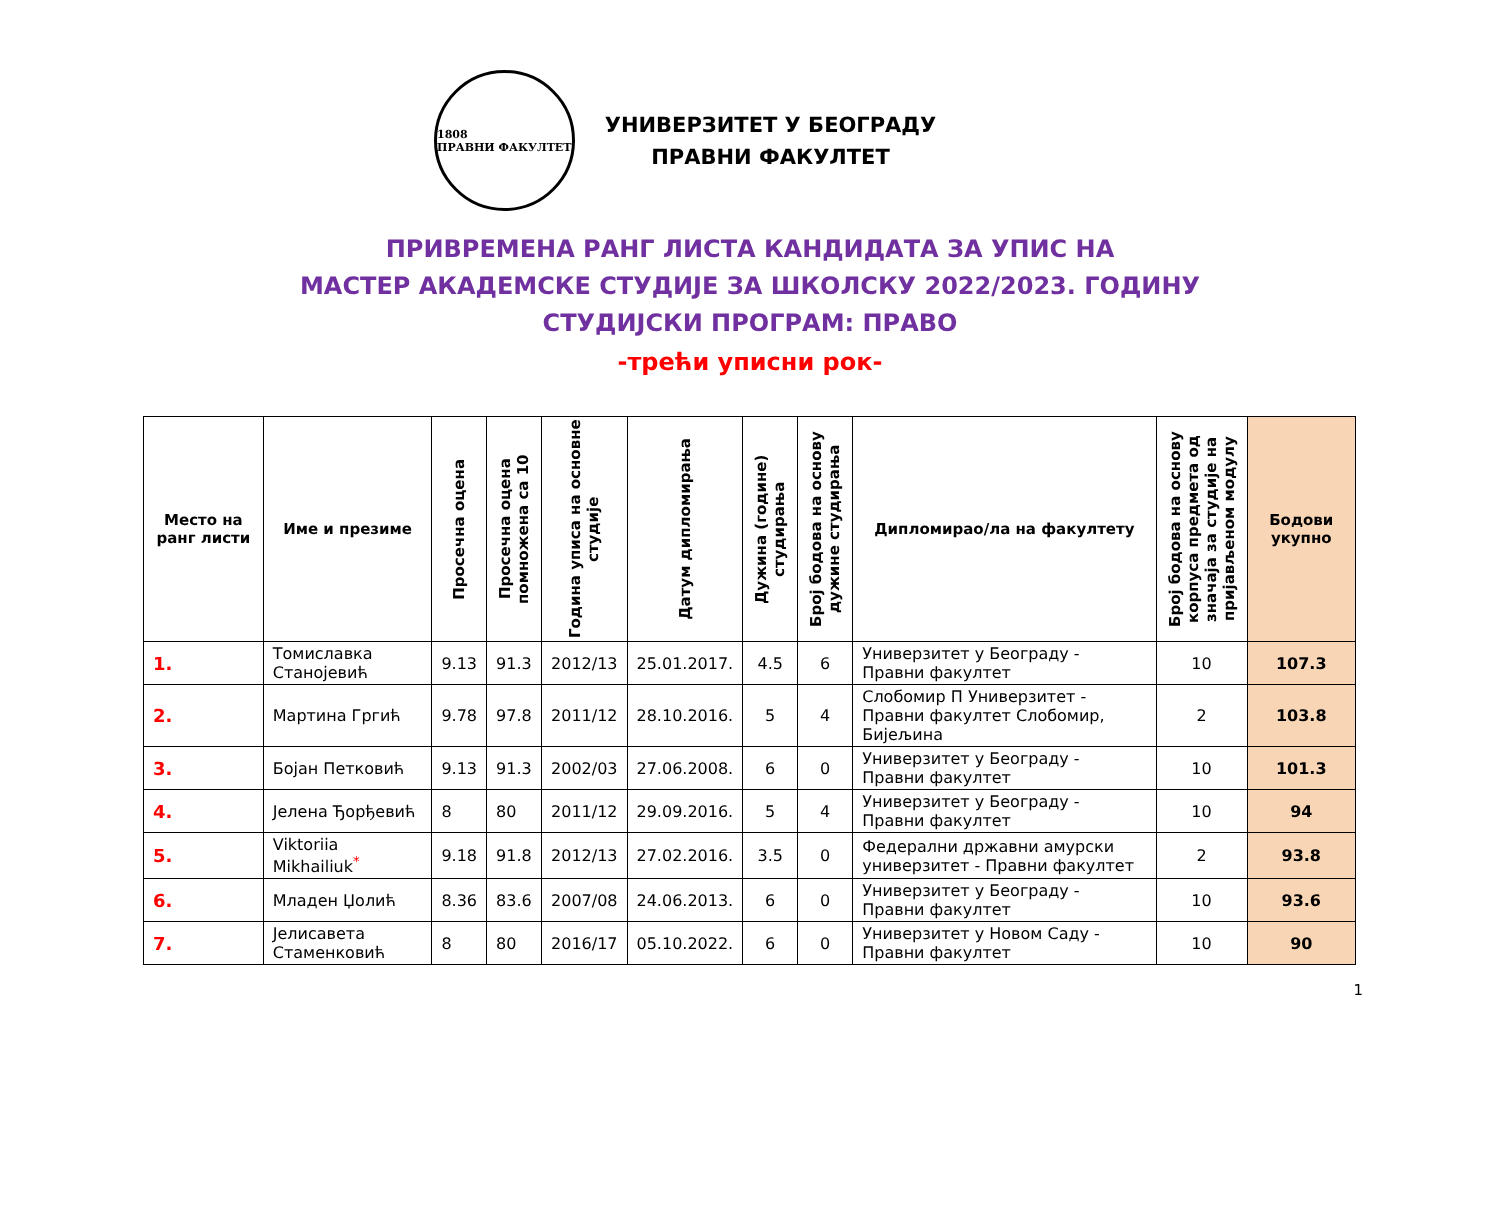1808
ПРАВНИ ФАКУЛТЕТ
УНИВЕРЗИТЕТ У БЕОГРАДУ
ПРАВНИ ФАКУЛТЕТ
ПРИВРЕМЕНА РАНГ ЛИСТА КАНДИДАТА ЗА УПИС НА
МАСТЕР АКАДЕМСКЕ СТУДИЈЕ ЗА ШКОЛСКУ 2022/2023. ГОДИНУ
СТУДИЈСКИ ПРОГРАМ: ПРАВО
-трећи уписни рок-
| Место на ранг листи | Име и презиме | Просечна оцена | Просечна оцена помножена са 10 | Година уписа на основне студије | Датум дипломирања | Дужина (године) студирања | Број бодова на основу дужине студирања | Дипломирао/ла на факултету | Број бодова на основу корпуса предмета од значаја за студије на пријављеном модулу | Бодови укупно |
| --- | --- | --- | --- | --- | --- | --- | --- | --- | --- | --- |
| 1. | Томиславка Станојевић | 9.13 | 91.3 | 2012/13 | 25.01.2017. | 4.5 | 6 | Универзитет у Београду - Правни факултет | 10 | 107.3 |
| 2. | Мартина Гргић | 9.78 | 97.8 | 2011/12 | 28.10.2016. | 5 | 4 | Слобомир П Универзитет - Правни факултет Слобомир, Бијељина | 2 | 103.8 |
| 3. | Бојан Петковић | 9.13 | 91.3 | 2002/03 | 27.06.2008. | 6 | 0 | Универзитет у Београду - Правни факултет | 10 | 101.3 |
| 4. | Јелена Ђорђевић | 8 | 80 | 2011/12 | 29.09.2016. | 5 | 4 | Универзитет у Београду - Правни факултет | 10 | 94 |
| 5. | Viktoriia Mikhailiuk<sup>*</sup> | 9.18 | 91.8 | 2012/13 | 27.02.2016. | 3.5 | 0 | Федерални државни амурски универзитет - Правни факултет | 2 | 93.8 |
| 6. | Младен Џолић | 8.36 | 83.6 | 2007/08 | 24.06.2013. | 6 | 0 | Универзитет у Београду - Правни факултет | 10 | 93.6 |
| 7. | Јелисавета Стаменковић | 8 | 80 | 2016/17 | 05.10.2022. | 6 | 0 | Универзитет у Новом Саду - Правни факултет | 10 | 90 |
1